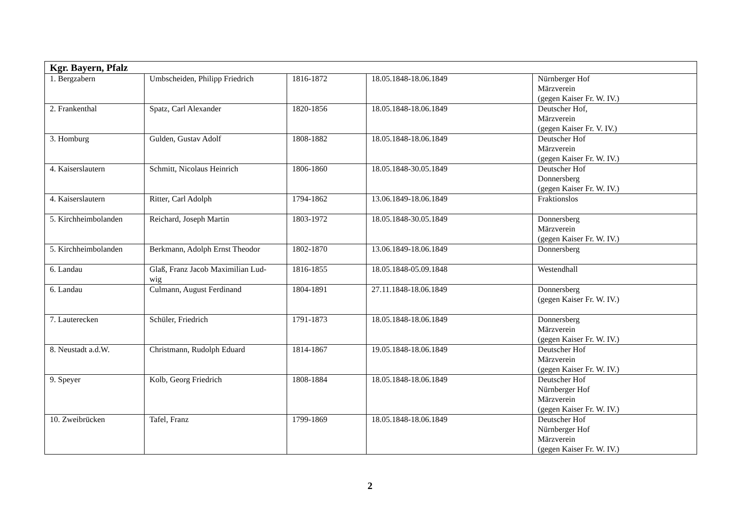| Kgr. Bayern, Pfalz | | | | |
| --- | --- | --- | --- | --- |
| 1. Bergzabern | Umbscheiden, Philipp Friedrich | 1816-1872 | 18.05.1848-18.06.1849 | Nürnberger Hof Märzverein (gegen Kaiser Fr. W. IV.) |
| 2. Frankenthal | Spatz, Carl Alexander | 1820-1856 | 18.05.1848-18.06.1849 | Deutscher Hof, Märzverein (gegen Kaiser Fr. V. IV.) |
| 3. Homburg | Gulden, Gustav Adolf | 1808-1882 | 18.05.1848-18.06.1849 | Deutscher Hof Märzverein (gegen Kaiser Fr. W. IV.) |
| 4. Kaiserslautern | Schmitt, Nicolaus Heinrich | 1806-1860 | 18.05.1848-30.05.1849 | Deutscher Hof Donnersberg (gegen Kaiser Fr. W. IV.) |
| 4. Kaiserslautern | Ritter, Carl Adolph | 1794-1862 | 13.06.1849-18.06.1849 | Fraktionslos |
| 5. Kirchheimbolanden | Reichard, Joseph Martin | 1803-1972 | 18.05.1848-30.05.1849 | Donnersberg Märzverein (gegen Kaiser Fr. W. IV.) |
| 5. Kirchheimbolanden | Berkmann, Adolph Ernst Theodor | 1802-1870 | 13.06.1849-18.06.1849 | Donnersberg |
| 6. Landau | Glaß, Franz Jacob Maximilian Lud- wig | 1816-1855 | 18.05.1848-05.09.1848 | Westendhall |
| 6. Landau | Culmann, August Ferdinand | 1804-1891 | 27.11.1848-18.06.1849 | Donnersberg (gegen Kaiser Fr. W. IV.) |
| 7. Lauterecken | Schüler, Friedrich | 1791-1873 | 18.05.1848-18.06.1849 | Donnersberg Märzverein (gegen Kaiser Fr. W. IV.) |
| 8. Neustadt a.d.W. | Christmann, Rudolph Eduard | 1814-1867 | 19.05.1848-18.06.1849 | Deutscher Hof Märzverein (gegen Kaiser Fr. W. IV.) |
| 9. Speyer | Kolb, Georg Friedrich | 1808-1884 | 18.05.1848-18.06.1849 | Deutscher Hof Nürnberger Hof Märzverein (gegen Kaiser Fr. W. IV.) |
| 10. Zweibrücken | Tafel, Franz | 1799-1869 | 18.05.1848-18.06.1849 | Deutscher Hof Nürnberger Hof Märzverein (gegen Kaiser Fr. W. IV.) |
2